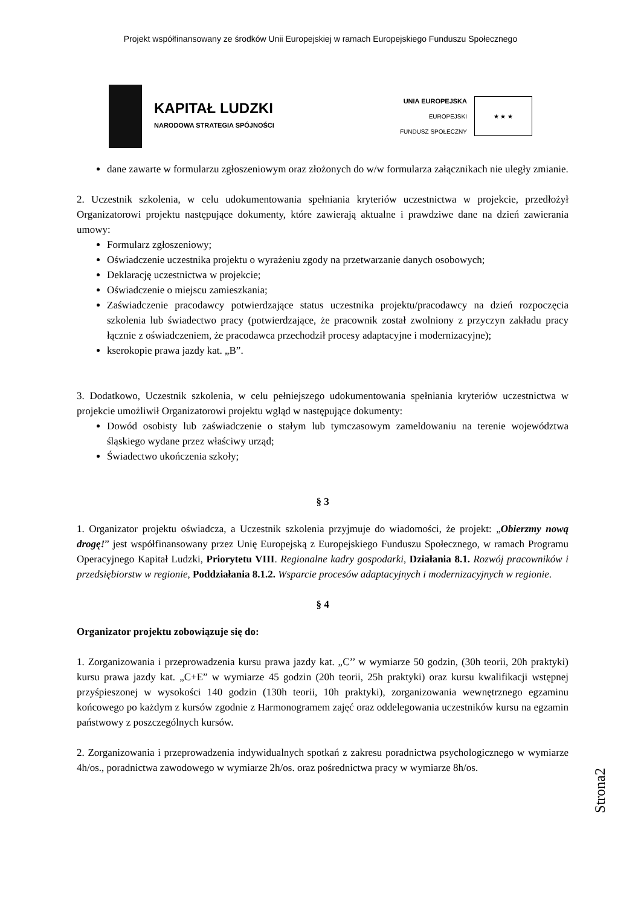Projekt współfinansowany ze środków Unii Europejskiej w ramach Europejskiego Funduszu Społecznego
KAPITAŁ LUDZKI
NARODOWA STRATEGIA SPÓJNOŚCI
UNIA EUROPEJSKA
EUROPEJSKI
FUNDUSZ SPOŁECZNY
★ ★ ★
dane zawarte w formularzu zgłoszeniowym oraz złożonych do w/w formularza załącznikach nie uległy zmianie.
2. Uczestnik szkolenia, w celu udokumentowania spełniania kryteriów uczestnictwa w projekcie, przedłożył Organizatorowi projektu następujące dokumenty, które zawierają aktualne i prawdziwe dane na dzień zawierania umowy:
Formularz zgłoszeniowy;
Oświadczenie uczestnika projektu o wyrażeniu zgody na przetwarzanie danych osobowych;
Deklarację uczestnictwa w projekcie;
Oświadczenie o miejscu zamieszkania;
Zaświadczenie pracodawcy potwierdzające status uczestnika projektu/pracodawcy na dzień rozpoczęcia szkolenia lub świadectwo pracy (potwierdzające, że pracownik został zwolniony z przyczyn zakładu pracy łącznie z oświadczeniem, że pracodawca przechodził procesy adaptacyjne i modernizacyjne);
kserokopie prawa jazdy kat. „B”.
3. Dodatkowo, Uczestnik szkolenia, w celu pełniejszego udokumentowania spełniania kryteriów uczestnictwa w projekcie umożliwił Organizatorowi projektu wgląd w następujące dokumenty:
Dowód osobisty lub zaświadczenie o stałym lub tymczasowym zameldowaniu na terenie województwa śląskiego wydane przez właściwy urząd;
Świadectwo ukończenia szkoły;
§ 3
1. Organizator projektu oświadcza, a Uczestnik szkolenia przyjmuje do wiadomości, że projekt: „Obierzmy nową drogę!” jest współfinansowany przez Unię Europejską z Europejskiego Funduszu Społecznego, w ramach Programu Operacyjnego Kapitał Ludzki, Priorytetu VIII. Regionalne kadry gospodarki, Działania 8.1. Rozwój pracowników i przedsiębiorstw w regionie, Poddziałania 8.1.2. Wsparcie procesów adaptacyjnych i modernizacyjnych w regionie.
§ 4
Organizator projektu zobowiązuje się do:
1. Zorganizowania i przeprowadzenia kursu prawa jazdy kat. „C’’ w wymiarze 50 godzin, (30h teorii, 20h praktyki) kursu prawa jazdy kat. „C+E” w wymiarze 45 godzin (20h teorii, 25h praktyki) oraz kursu kwalifikacji wstępnej przyśpieszonej w wysokości 140 godzin (130h teorii, 10h praktyki), zorganizowania wewnętrznego egzaminu końcowego po każdym z kursów zgodnie z Harmonogramem zajęć oraz oddelegowania uczestników kursu na egzamin państwowy z poszczególnych kursów.
2. Zorganizowania i przeprowadzenia indywidualnych spotkań z zakresu poradnictwa psychologicznego w wymiarze 4h/os., poradnictwa zawodowego w wymiarze 2h/os. oraz pośrednictwa pracy w wymiarze 8h/os.
Strona2